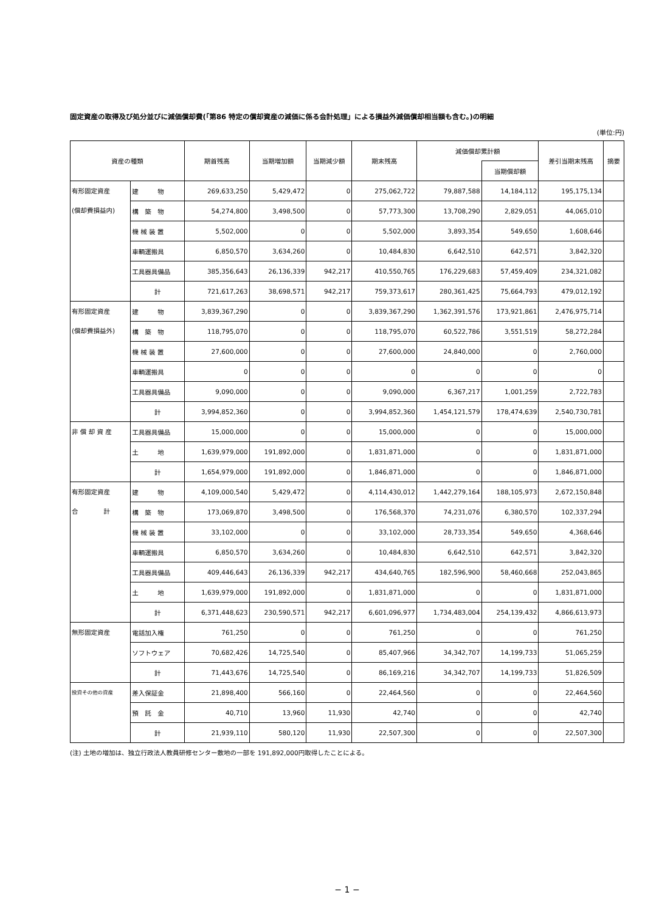固定資産の取得及び処分並びに減価償却費(「第86 特定の償却資産の減価に係る会計処理」による損益外減価償却相当額も含む。)の明細
(単位:円)
| 資産の種類 | | 期首残高 | 当期増加額 | 当期減少額 | 期末残高 | 減価償却累計額 | | 差引当期末残高 | 摘要 |
| --- | --- | --- | --- | --- | --- | --- | --- | --- | --- |
| | | | | | | | 当期償却額 | | |
| 有形固定資産 (償却費損益内) | 建 物 | 269,633,250 | 5,429,472 | 0 | 275,062,722 | 79,887,588 | 14,184,112 | 195,175,134 | |
| | 構 築 物 | 54,274,800 | 3,498,500 | 0 | 57,773,300 | 13,708,290 | 2,829,051 | 44,065,010 | |
| | 機 械 装 置 | 5,502,000 | 0 | 0 | 5,502,000 | 3,893,354 | 549,650 | 1,608,646 | |
| | 車輌運搬具 | 6,850,570 | 3,634,260 | 0 | 10,484,830 | 6,642,510 | 642,571 | 3,842,320 | |
| | 工具器具備品 | 385,356,643 | 26,136,339 | 942,217 | 410,550,765 | 176,229,683 | 57,459,409 | 234,321,082 | |
| | 計 | 721,617,263 | 38,698,571 | 942,217 | 759,373,617 | 280,361,425 | 75,664,793 | 479,012,192 | |
| 有形固定資産 (償却費損益外) | 建 物 | 3,839,367,290 | 0 | 0 | 3,839,367,290 | 1,362,391,576 | 173,921,861 | 2,476,975,714 | |
| | 構 築 物 | 118,795,070 | 0 | 0 | 118,795,070 | 60,522,786 | 3,551,519 | 58,272,284 | |
| | 機 械 装 置 | 27,600,000 | 0 | 0 | 27,600,000 | 24,840,000 | 0 | 2,760,000 | |
| | 車輌運搬具 | 0 | 0 | 0 | 0 | 0 | 0 | 0 | |
| | 工具器具備品 | 9,090,000 | 0 | 0 | 9,090,000 | 6,367,217 | 1,001,259 | 2,722,783 | |
| | 計 | 3,994,852,360 | 0 | 0 | 3,994,852,360 | 1,454,121,579 | 178,474,639 | 2,540,730,781 | |
| 非 償 却 資 産 | 工具器具備品 | 15,000,000 | 0 | 0 | 15,000,000 | 0 | 0 | 15,000,000 | |
| | 土 地 | 1,639,979,000 | 191,892,000 | 0 | 1,831,871,000 | 0 | 0 | 1,831,871,000 | |
| | 計 | 1,654,979,000 | 191,892,000 | 0 | 1,846,871,000 | 0 | 0 | 1,846,871,000 | |
| 有形固定資産 合 計 | 建 物 | 4,109,000,540 | 5,429,472 | 0 | 4,114,430,012 | 1,442,279,164 | 188,105,973 | 2,672,150,848 | |
| | 構 築 物 | 173,069,870 | 3,498,500 | 0 | 176,568,370 | 74,231,076 | 6,380,570 | 102,337,294 | |
| | 機 械 装 置 | 33,102,000 | 0 | 0 | 33,102,000 | 28,733,354 | 549,650 | 4,368,646 | |
| | 車輌運搬具 | 6,850,570 | 3,634,260 | 0 | 10,484,830 | 6,642,510 | 642,571 | 3,842,320 | |
| | 工具器具備品 | 409,446,643 | 26,136,339 | 942,217 | 434,640,765 | 182,596,900 | 58,460,668 | 252,043,865 | |
| | 土 地 | 1,639,979,000 | 191,892,000 | 0 | 1,831,871,000 | 0 | 0 | 1,831,871,000 | |
| | 計 | 6,371,448,623 | 230,590,571 | 942,217 | 6,601,096,977 | 1,734,483,004 | 254,139,432 | 4,866,613,973 | |
| 無形固定資産 | 電話加入権 | 761,250 | 0 | 0 | 761,250 | 0 | 0 | 761,250 | |
| | ソフトウェア | 70,682,426 | 14,725,540 | 0 | 85,407,966 | 34,342,707 | 14,199,733 | 51,065,259 | |
| | 計 | 71,443,676 | 14,725,540 | 0 | 86,169,216 | 34,342,707 | 14,199,733 | 51,826,509 | |
| 投資その他の資産 | 差入保証金 | 21,898,400 | 566,160 | 0 | 22,464,560 | 0 | 0 | 22,464,560 | |
| | 預 託 金 | 40,710 | 13,960 | 11,930 | 42,740 | 0 | 0 | 42,740 | |
| | 計 | 21,939,110 | 580,120 | 11,930 | 22,507,300 | 0 | 0 | 22,507,300 | |
(注) 土地の増加は、独立行政法人教員研修センター敷地の一部を 191,892,000円取得したことによる。
− 1 −